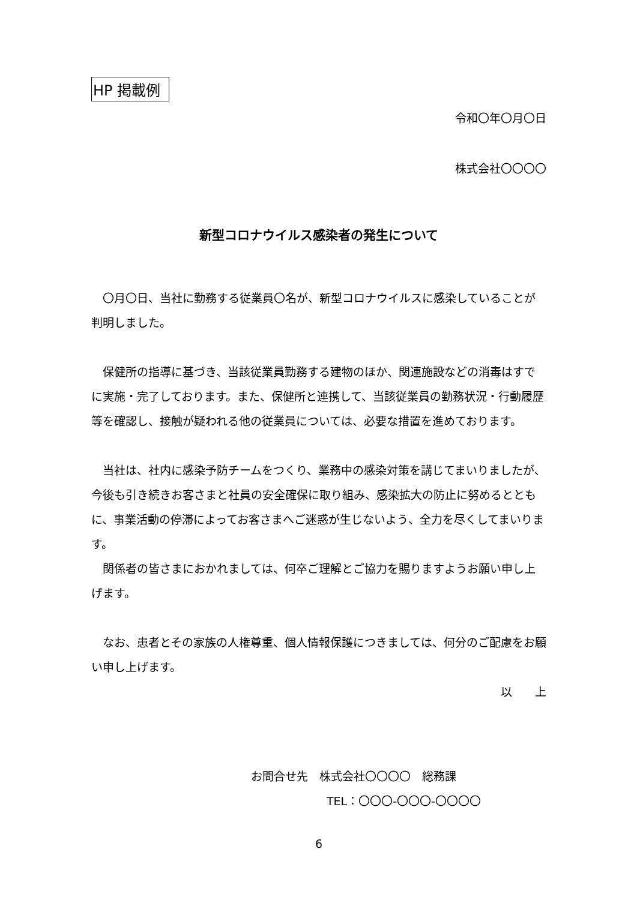HP 掲載例
令和〇年〇月〇日
株式会社〇〇〇〇
新型コロナウイルス感染者の発生について
　〇月〇日、当社に勤務する従業員〇名が、新型コロナウイルスに感染していることが判明しました。
　保健所の指導に基づき、当該従業員勤務する建物のほか、関連施設などの消毒はすでに実施・完了しております。また、保健所と連携して、当該従業員の勤務状況・行動履歴等を確認し、接触が疑われる他の従業員については、必要な措置を進めております。
　当社は、社内に感染予防チームをつくり、業務中の感染対策を講じてまいりましたが、今後も引き続きお客さまと社員の安全確保に取り組み、感染拡大の防止に努めるとともに、事業活動の停滞によってお客さまへご迷惑が生じないよう、全力を尽くしてまいります。
　関係者の皆さまにおかれましては、何卒ご理解とご協力を賜りますようお願い申し上げます。
　なお、患者とその家族の人権尊重、個人情報保護につきましては、何分のご配慮をお願い申し上げます。
以　　上
お問合せ先　株式会社〇〇〇〇　総務課
TEL：〇〇〇-〇〇〇-〇〇〇〇
6